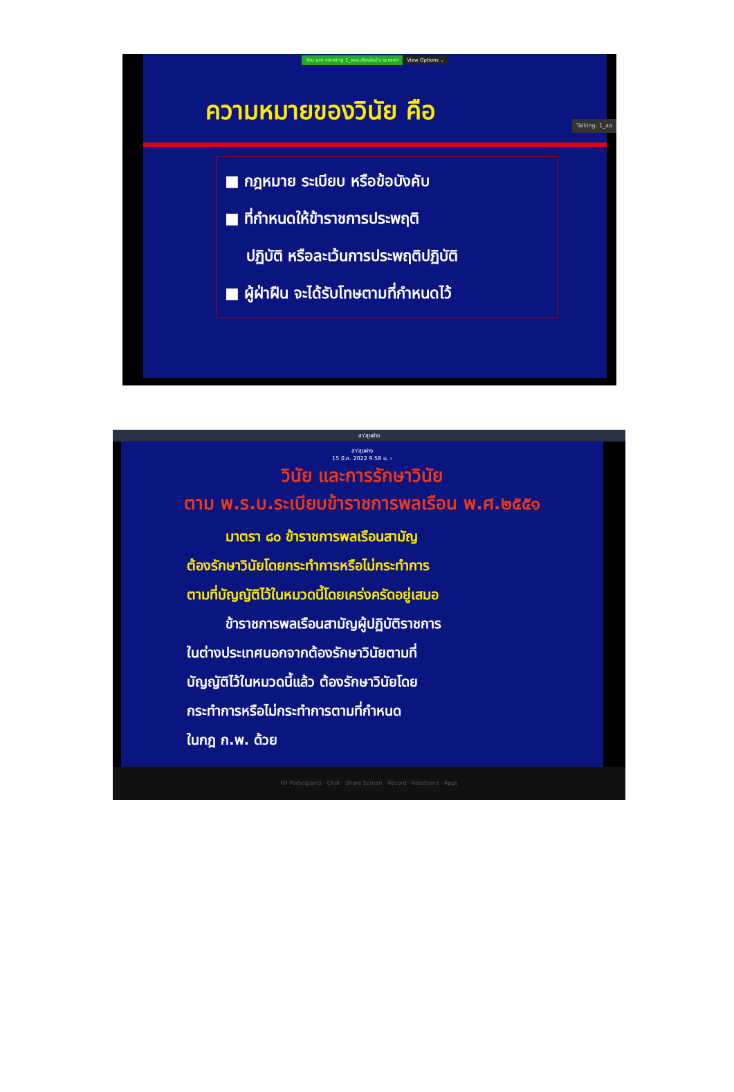You are viewing 1_สสจ.เชียงใหม่'s screen View Options ⌄
ความหมายของวินัย คือ
■ กฎหมาย ระเบียบ หรือข้อบังคับ
■ ที่กำหนดให้ข้าราชการประพฤติ
ปฏิบัติ หรือละเว้นการประพฤติปฏิบัติ
■ ผู้ฝ่าฝืน จะได้รับโทษตามที่กำหนดไว้
Talking: 1_สส
สา'สุขฝาง
สา'สุขฝาง
15 มี.ค. 2022 9.58 น. ›
วินัย และการรักษาวินัย
ตาม พ.ร.บ.ระเบียบข้าราชการพลเรือน พ.ศ.๒๕๕๑
มาตรา ๘๐ ข้าราชการพลเรือนสามัญ
ต้องรักษาวินัยโดยกระทำการหรือไม่กระทำการ
ตามที่บัญญัติไว้ในหมวดนี้โดยเคร่งครัดอยู่เสมอ
ข้าราชการพลเรือนสามัญผู้ปฏิบัติราชการ
ในต่างประเทศนอกจากต้องรักษาวินัยตามที่
บัญญัติไว้ในหมวดนี้แล้ว ต้องรักษาวินัยโดย
กระทำการหรือไม่กระทำการตามที่กำหนด
ในกฎ ก.พ. ด้วย
69 Participants · Chat · Share Screen · Record · Reactions · Apps